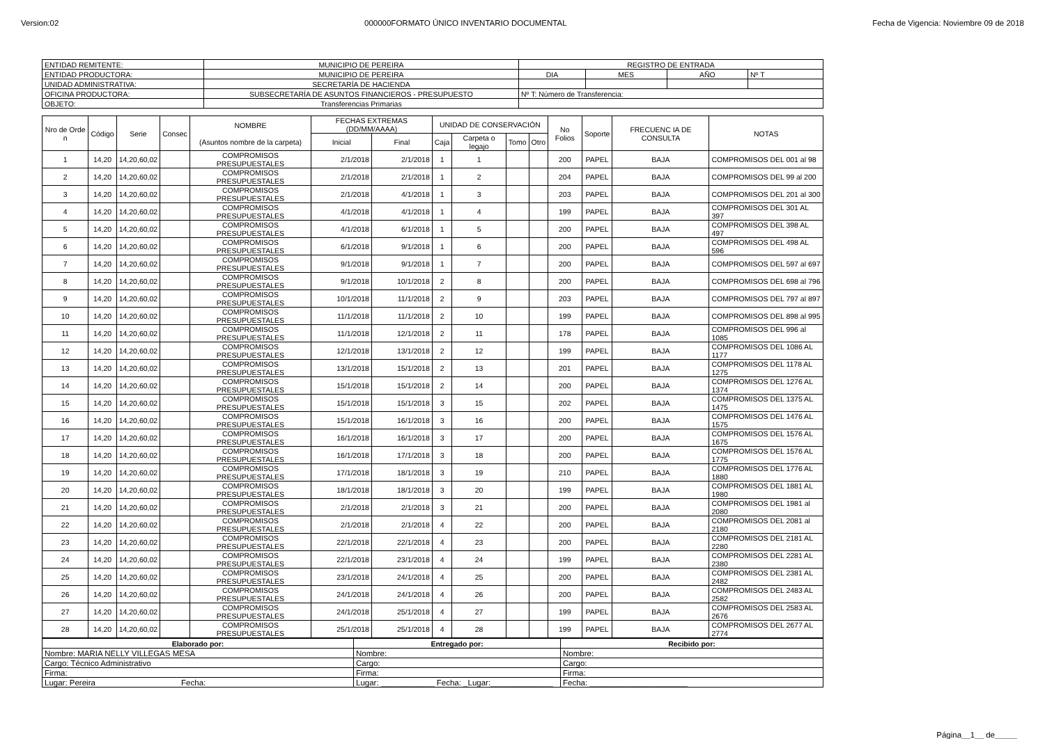Version:02 000000FORMATO ÚNICO INVENTARIO DOCUMENTAL Fecha de Vigencia: Noviembre 09 de 2018
| ENTIDAD REMITENTE: | MUNICIPIO DE PEREIRA | REGISTRO DE ENTRADA | | | |
| ENTIDAD PRODUCTORA: | MUNICIPIO DE PEREIRA | DIA | MES | AÑO | Nº T |
| UNIDAD ADMINISTRATIVA: | SECRETARÍA DE HACIENDA | | | | |
| OFICINA PRODUCTORA: | SUBSECRETARÍA DE ASUNTOS FINANCIEROS - PRESUPUESTO | Nº T: Número de Transferencia: | | | |
| OBJETO: | Transferencias Primarias | | | | |
| Nro de Orde n | Código | Serie | Consec | NOMBRE (Asuntos nombre de la carpeta) | FECHAS EXTREMAS (DD/MM/AAAA) | | UNIDAD DE CONSERVACIÓN | | | | No Folios | Soporte | FRECUENC IA DE CONSULTA | NOTAS |
| --- | --- | --- | --- | --- | --- | --- | --- | --- | --- | --- | --- | --- | --- | --- |
| | | | | | Inicial | Final | Caja | Carpeta o legajo | Tomo | Otro | | | | |
| 1 | 14,20 | 14,20,60,02 | | COMPROMISOS PRESUPUESTALES | 2/1/2018 | 2/1/2018 | 1 | 1 | | | 200 | PAPEL | BAJA | COMPROMISOS DEL 001 al 98 |
| 2 | 14,20 | 14,20,60,02 | | COMPROMISOS PRESUPUESTALES | 2/1/2018 | 2/1/2018 | 1 | 2 | | | 204 | PAPEL | BAJA | COMPROMISOS DEL 99 al 200 |
| 3 | 14,20 | 14,20,60,02 | | COMPROMISOS PRESUPUESTALES | 2/1/2018 | 4/1/2018 | 1 | 3 | | | 203 | PAPEL | BAJA | COMPROMISOS DEL 201 al 300 |
| 4 | 14,20 | 14,20,60,02 | | COMPROMISOS PRESUPUESTALES | 4/1/2018 | 4/1/2018 | 1 | 4 | | | 199 | PAPEL | BAJA | COMPROMISOS DEL 301 AL 397 |
| 5 | 14,20 | 14,20,60,02 | | COMPROMISOS PRESUPUESTALES | 4/1/2018 | 6/1/2018 | 1 | 5 | | | 200 | PAPEL | BAJA | COMPROMISOS DEL 398 AL 497 |
| 6 | 14,20 | 14,20,60,02 | | COMPROMISOS PRESUPUESTALES | 6/1/2018 | 9/1/2018 | 1 | 6 | | | 200 | PAPEL | BAJA | COMPROMISOS DEL 498 AL 596 |
| 7 | 14,20 | 14,20,60,02 | | COMPROMISOS PRESUPUESTALES | 9/1/2018 | 9/1/2018 | 1 | 7 | | | 200 | PAPEL | BAJA | COMPROMISOS DEL 597 al 697 |
| 8 | 14,20 | 14,20,60,02 | | COMPROMISOS PRESUPUESTALES | 9/1/2018 | 10/1/2018 | 2 | 8 | | | 200 | PAPEL | BAJA | COMPROMISOS DEL 698 al 796 |
| 9 | 14,20 | 14,20,60,02 | | COMPROMISOS PRESUPUESTALES | 10/1/2018 | 11/1/2018 | 2 | 9 | | | 203 | PAPEL | BAJA | COMPROMISOS DEL 797 al 897 |
| 10 | 14,20 | 14,20,60,02 | | COMPROMISOS PRESUPUESTALES | 11/1/2018 | 11/1/2018 | 2 | 10 | | | 199 | PAPEL | BAJA | COMPROMISOS DEL 898 al 995 |
| 11 | 14,20 | 14,20,60,02 | | COMPROMISOS PRESUPUESTALES | 11/1/2018 | 12/1/2018 | 2 | 11 | | | 178 | PAPEL | BAJA | COMPROMISOS DEL 996 al 1085 |
| 12 | 14,20 | 14,20,60,02 | | COMPROMISOS PRESUPUESTALES | 12/1/2018 | 13/1/2018 | 2 | 12 | | | 199 | PAPEL | BAJA | COMPROMISOS DEL 1086 AL 1177 |
| 13 | 14,20 | 14,20,60,02 | | COMPROMISOS PRESUPUESTALES | 13/1/2018 | 15/1/2018 | 2 | 13 | | | 201 | PAPEL | BAJA | COMPROMISOS DEL 1178 AL 1275 |
| 14 | 14,20 | 14,20,60,02 | | COMPROMISOS PRESUPUESTALES | 15/1/2018 | 15/1/2018 | 2 | 14 | | | 200 | PAPEL | BAJA | COMPROMISOS DEL 1276 AL 1374 |
| 15 | 14,20 | 14,20,60,02 | | COMPROMISOS PRESUPUESTALES | 15/1/2018 | 15/1/2018 | 3 | 15 | | | 202 | PAPEL | BAJA | COMPROMISOS DEL 1375 AL 1475 |
| 16 | 14,20 | 14,20,60,02 | | COMPROMISOS PRESUPUESTALES | 15/1/2018 | 16/1/2018 | 3 | 16 | | | 200 | PAPEL | BAJA | COMPROMISOS DEL 1476 AL 1575 |
| 17 | 14,20 | 14,20,60,02 | | COMPROMISOS PRESUPUESTALES | 16/1/2018 | 16/1/2018 | 3 | 17 | | | 200 | PAPEL | BAJA | COMPROMISOS DEL 1576 AL 1675 |
| 18 | 14,20 | 14,20,60,02 | | COMPROMISOS PRESUPUESTALES | 16/1/2018 | 17/1/2018 | 3 | 18 | | | 200 | PAPEL | BAJA | COMPROMISOS DEL 1576 AL 1775 |
| 19 | 14,20 | 14,20,60,02 | | COMPROMISOS PRESUPUESTALES | 17/1/2018 | 18/1/2018 | 3 | 19 | | | 210 | PAPEL | BAJA | COMPROMISOS DEL 1776 AL 1880 |
| 20 | 14,20 | 14,20,60,02 | | COMPROMISOS PRESUPUESTALES | 18/1/2018 | 18/1/2018 | 3 | 20 | | | 199 | PAPEL | BAJA | COMPROMISOS DEL 1881 AL 1980 |
| 21 | 14,20 | 14,20,60,02 | | COMPROMISOS PRESUPUESTALES | 2/1/2018 | 2/1/2018 | 3 | 21 | | | 200 | PAPEL | BAJA | COMPROMISOS DEL 1981 al 2080 |
| 22 | 14,20 | 14,20,60,02 | | COMPROMISOS PRESUPUESTALES | 2/1/2018 | 2/1/2018 | 4 | 22 | | | 200 | PAPEL | BAJA | COMPROMISOS DEL 2081 al 2180 |
| 23 | 14,20 | 14,20,60,02 | | COMPROMISOS PRESUPUESTALES | 22/1/2018 | 22/1/2018 | 4 | 23 | | | 200 | PAPEL | BAJA | COMPROMISOS DEL 2181 AL 2280 |
| 24 | 14,20 | 14,20,60,02 | | COMPROMISOS PRESUPUESTALES | 22/1/2018 | 23/1/2018 | 4 | 24 | | | 199 | PAPEL | BAJA | COMPROMISOS DEL 2281 AL 2380 |
| 25 | 14,20 | 14,20,60,02 | | COMPROMISOS PRESUPUESTALES | 23/1/2018 | 24/1/2018 | 4 | 25 | | | 200 | PAPEL | BAJA | COMPROMISOS DEL 2381 AL 2482 |
| 26 | 14,20 | 14,20,60,02 | | COMPROMISOS PRESUPUESTALES | 24/1/2018 | 24/1/2018 | 4 | 26 | | | 200 | PAPEL | BAJA | COMPROMISOS DEL 2483 AL 2582 |
| 27 | 14,20 | 14,20,60,02 | | COMPROMISOS PRESUPUESTALES | 24/1/2018 | 25/1/2018 | 4 | 27 | | | 199 | PAPEL | BAJA | COMPROMISOS DEL 2583 AL 2676 |
| 28 | 14,20 | 14,20,60,02 | | COMPROMISOS PRESUPUESTALES | 25/1/2018 | 25/1/2018 | 4 | 28 | | | 199 | PAPEL | BAJA | COMPROMISOS DEL 2677 AL 2774 |
| Elaborado por: | Entregado por: | Recibido por: |
| --- | --- | --- |
| Nombre: MARIA NELLY VILLEGAS MESA | Nombre: | Nombre: |
| Cargo: Técnico Administrativo | Cargo: | Cargo: |
| Firma: | Firma: | Firma: |
| Lugar: Pereira Fecha: | Lugar: ____________ Fecha: _Lugar:______________ | Fecha: ______________________ |
Página__1__ de_____